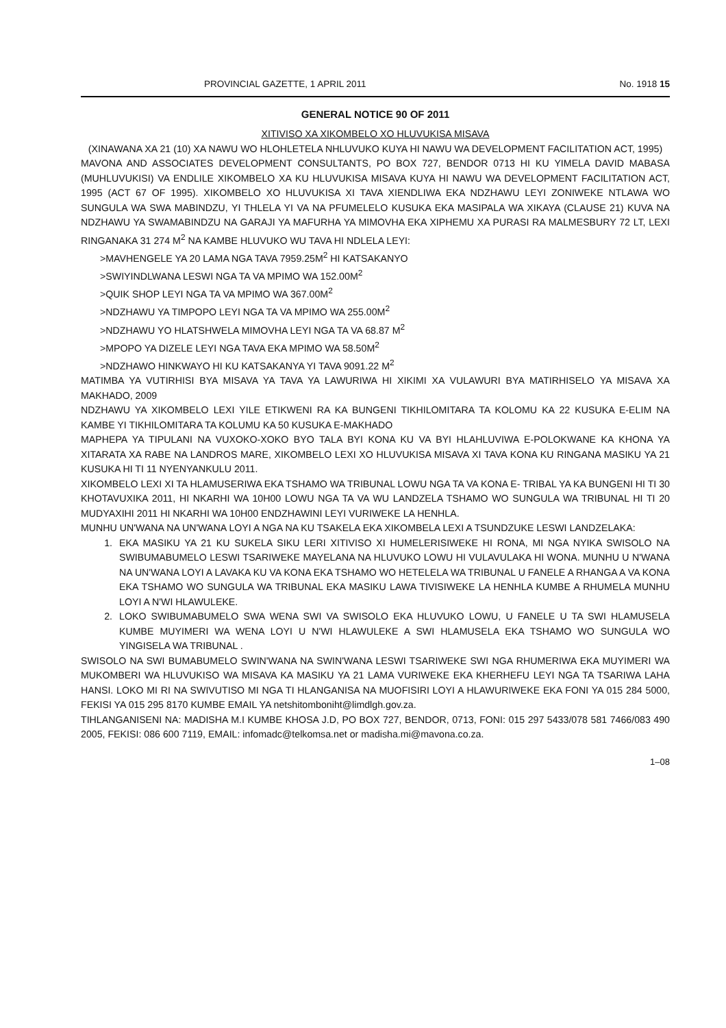PROVINCIAL GAZETTE, 1 APRIL 2011 No. 1918 15
GENERAL NOTICE 90 OF 2011
XITIVISO XA XIKOMBELO XO HLUVUKISA MISAVA
(XINAWANA XA 21 (10) XA NAWU WO HLOHLETELA NHLUVUKO KUYA HI NAWU WA DEVELOPMENT FACILITATION ACT, 1995)
MAVONA AND ASSOCIATES DEVELOPMENT CONSULTANTS, PO BOX 727, BENDOR 0713 HI KU YIMELA DAVID MABASA (MUHLUVUKISI) VA ENDLILE XIKOMBELO XA KU HLUVUKISA MISAVA KUYA HI NAWU WA DEVELOPMENT FACILITATION ACT, 1995 (ACT 67 OF 1995). XIKOMBELO XO HLUVUKISA XI TAVA XIENDLIWA EKA NDZHAWU LEYI ZONIWEKE NTLAWA WO SUNGULA WA SWA MABINDZU, YI THLELA YI VA NA PFUMELELO KUSUKA EKA MASIPALA WA XIKAYA (CLAUSE 21) KUVA NA NDZHAWU YA SWAMABINDZU NA GARAJI YA MAFURHA YA MIMOVHA EKA XIPHEMU XA PURASI RA MALMESBURY 72 LT, LEXI RINGANAKA 31 274 M<sup>2</sup> NA KAMBE HLUVUKO WU TAVA HI NDLELA LEYI:
>MAVHENGELE YA 20 LAMA NGA TAVA 7959.25M<sup>2</sup> HI KATSAKANYO
>SWIYINDLWANA LESWI NGA TA VA MPIMO WA 152.00M<sup>2</sup>
>QUIK SHOP LEYI NGA TA VA MPIMO WA 367.00M<sup>2</sup>
>NDZHAWU YA TIMPOPO LEYI NGA TA VA MPIMO WA 255.00M<sup>2</sup>
>NDZHAWU YO HLATSHWELA MIMOVHA LEYI NGA TA VA 68.87 M<sup>2</sup>
>MPOPO YA DIZELE LEYI NGA TAVA EKA MPIMO WA 58.50M<sup>2</sup>
>NDZHAWO HINKWAYO HI KU KATSAKANYA YI TAVA 9091.22 M<sup>2</sup>
MATIMBA YA VUTIRHISI BYA MISAVA YA TAVA YA LAWURIWA HI XIKIMI XA VULAWURI BYA MATIRHISELO YA MISAVA XA MAKHADO, 2009
NDZHAWU YA XIKOMBELO LEXI YILE ETIKWENI RA KA BUNGENI TIKHILOMITARA TA KOLOMU KA 22 KUSUKA E-ELIM NA KAMBE YI TIKHILOMITARA TA KOLUMU KA 50 KUSUKA E-MAKHADO
MAPHEPA YA TIPULANI NA VUXOKO-XOKO BYO TALA BYI KONA KU VA BYI HLAHLUVIWA E-POLOKWANE KA KHONA YA XITARATA XA RABE NA LANDROS MARE, XIKOMBELO LEXI XO HLUVUKISA MISAVA XI TAVA KONA KU RINGANA MASIKU YA 21 KUSUKA HI TI 11 NYENYANKULU 2011.
XIKOMBELO LEXI XI TA HLAMUSERIWA EKA TSHAMO WA TRIBUNAL LOWU NGA TA VA KONA E- TRIBAL YA KA BUNGENI HI TI 30 KHOTAVUXIKA 2011, HI NKARHI WA 10H00 LOWU NGA TA VA WU LANDZELA TSHAMO WO SUNGULA WA TRIBUNAL HI TI 20 MUDYAXIHI 2011 HI NKARHI WA 10H00 ENDZHAWINI LEYI VURIWEKE LA HENHLA.
MUNHU UN'WANA NA UN'WANA LOYI A NGA NA KU TSAKELA EKA XIKOMBELA LEXI A TSUNDZUKE LESWI LANDZELAKA:
1. EKA MASIKU YA 21 KU SUKELA SIKU LERI XITIVISO XI HUMELERISIWEKE HI RONA, MI NGA NYIKA SWISOLO NA SWIBUMABUMELO LESWI TSARIWEKE MAYELANA NA HLUVUKO LOWU HI VULAVULAKA HI WONA. MUNHU U N'WANA NA UN'WANA LOYI A LAVAKA KU VA KONA EKA TSHAMO WO HETELELA WA TRIBUNAL U FANELE A RHANGA A VA KONA EKA TSHAMO WO SUNGULA WA TRIBUNAL EKA MASIKU LAWA TIVISIWEKE LA HENHLA KUMBE A RHUMELA MUNHU LOYI A N'WI HLAWULEKE.
2. LOKO SWIBUMABUMELO SWA WENA SWI VA SWISOLO EKA HLUVUKO LOWU, U FANELE U TA SWI HLAMUSELA KUMBE MUYIMERI WA WENA LOYI U N'WI HLAWULEKE A SWI HLAMUSELA EKA TSHAMO WO SUNGULA WO YINGISELA WA TRIBUNAL .
SWISOLO NA SWI BUMABUMELO SWIN'WANA NA SWIN'WANA LESWI TSARIWEKE SWI NGA RHUMERIWA EKA MUYIMERI WA MUKOMBERI WA HLUVUKISO WA MISAVA KA MASIKU YA 21 LAMA VURIWEKE EKA KHERHEFU LEYI NGA TA TSARIWA LAHA HANSI. LOKO MI RI NA SWIVUTISO MI NGA TI HLANGANISA NA MUOFISIRI LOYI A HLAWURIWEKE EKA FONI YA 015 284 5000, FEKISI YA 015 295 8170 KUMBE EMAIL YA netshitomboniht@limdlgh.gov.za.
TIHLANGANISENI NA: MADISHA M.I KUMBE KHOSA J.D, PO BOX 727, BENDOR, 0713, FONI: 015 297 5433/078 581 7466/083 490 2005, FEKISI: 086 600 7119, EMAIL: infomadc@telkomsa.net or madisha.mi@mavona.co.za.
1–08